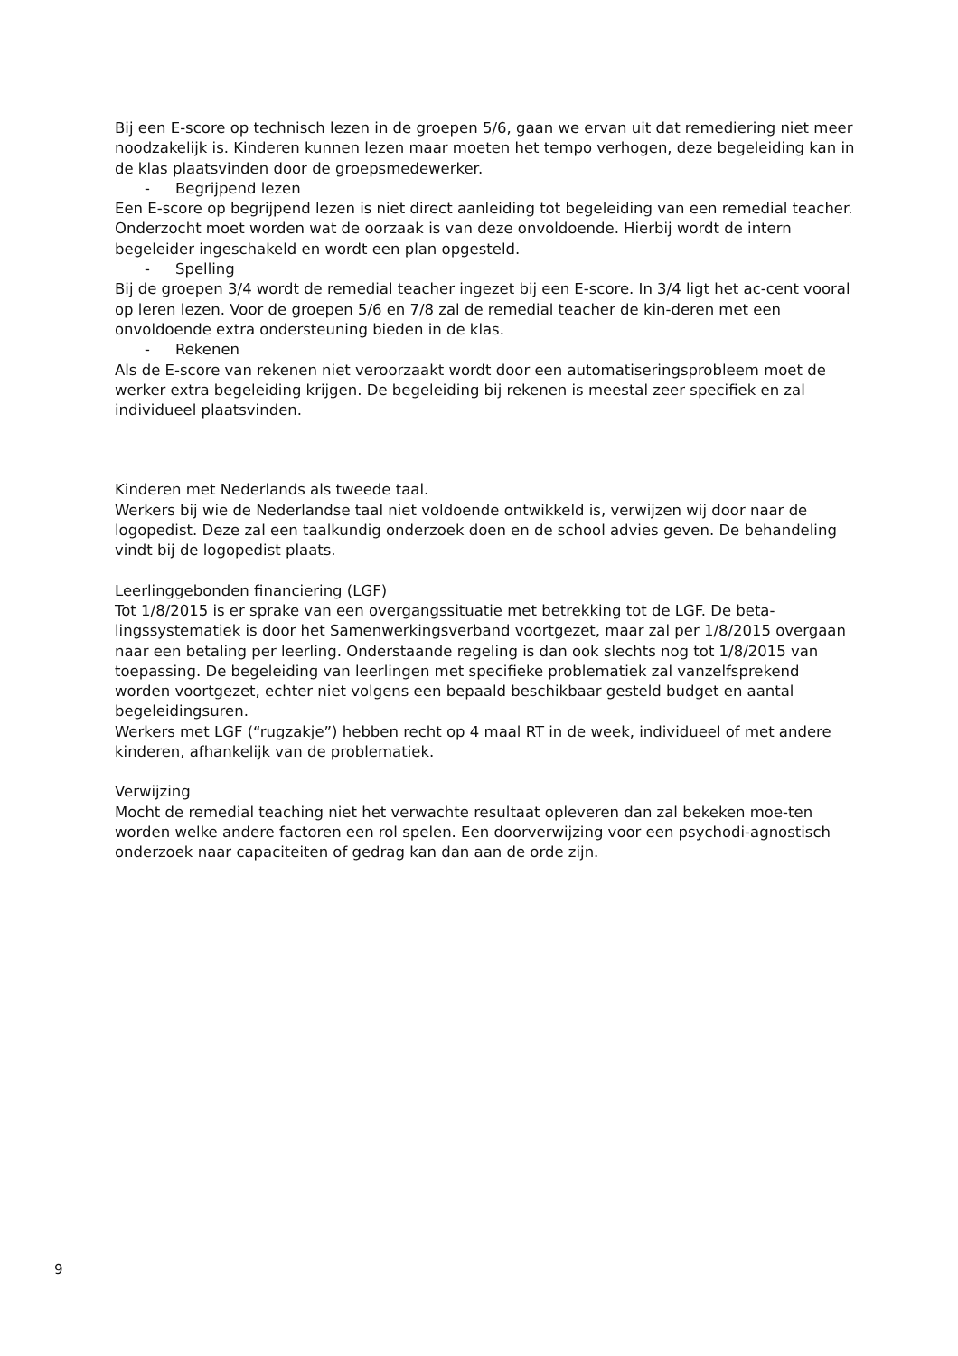Bij een E-score op technisch lezen in de groepen 5/6, gaan we ervan uit dat remediering niet meer noodzakelijk is. Kinderen kunnen lezen maar moeten het tempo verhogen, deze begeleiding kan in de klas plaatsvinden door de groepsmedewerker.
- Begrijpend lezen
Een E-score op begrijpend lezen is niet direct aanleiding tot begeleiding van een remedial teacher. Onderzocht moet worden wat de oorzaak is van deze onvoldoende. Hierbij wordt de intern begeleider ingeschakeld en wordt een plan opgesteld.
- Spelling
Bij de groepen 3/4 wordt de remedial teacher ingezet bij een E-score. In 3/4 ligt het ac-cent vooral op leren lezen. Voor de groepen 5/6 en 7/8 zal de remedial teacher de kin-deren met een onvoldoende extra ondersteuning bieden in de klas.
- Rekenen
Als de E-score van rekenen niet veroorzaakt wordt door een automatiseringsprobleem moet de werker extra begeleiding krijgen. De begeleiding bij rekenen is meestal zeer specifiek en zal individueel plaatsvinden.
Kinderen met Nederlands als tweede taal.
Werkers bij wie de Nederlandse taal niet voldoende ontwikkeld is, verwijzen wij door naar de logopedist. Deze zal een taalkundig onderzoek doen en de school advies geven. De behandeling vindt bij de logopedist plaats.
Leerlinggebonden financiering (LGF)
Tot 1/8/2015 is er sprake van een overgangssituatie met betrekking tot de LGF. De beta-lingssystematiek is door het Samenwerkingsverband voortgezet, maar zal per 1/8/2015 overgaan naar een betaling per leerling. Onderstaande regeling is dan ook slechts nog tot 1/8/2015 van toepassing. De begeleiding van leerlingen met specifieke problematiek zal vanzelfsprekend worden voortgezet, echter niet volgens een bepaald beschikbaar gesteld budget en aantal begeleidingsuren.
Werkers met LGF (“rugzakje”) hebben recht op 4 maal RT in de week, individueel of met andere kinderen, afhankelijk van de problematiek.
Verwijzing
Mocht de remedial teaching niet het verwachte resultaat opleveren dan zal bekeken moe-ten worden welke andere factoren een rol spelen. Een doorverwijzing voor een psychodi-agnostisch onderzoek naar capaciteiten of gedrag kan dan aan de orde zijn.
9